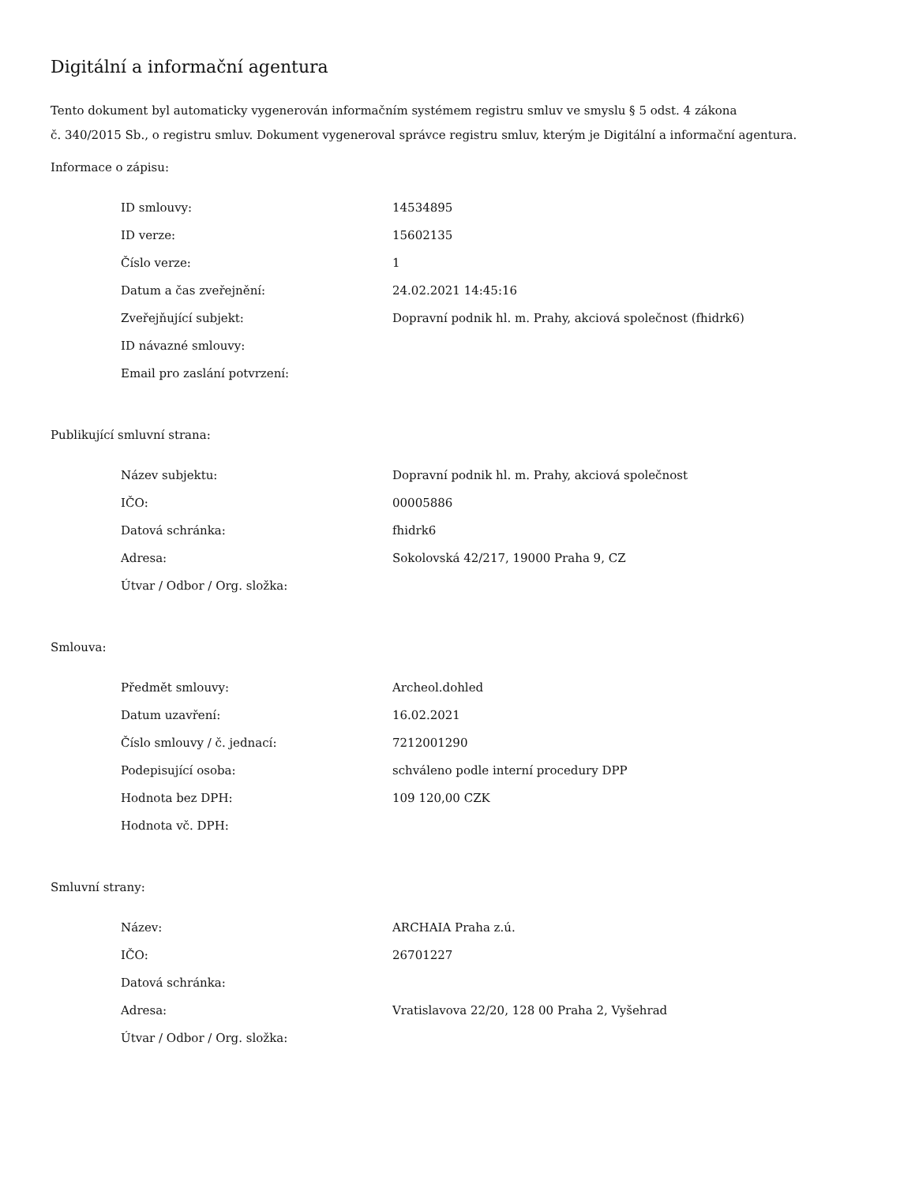Digitální a informační agentura
Tento dokument byl automaticky vygenerován informačním systémem registru smluv ve smyslu § 5 odst. 4 zákona
č. 340/2015 Sb., o registru smluv. Dokument vygeneroval správce registru smluv, kterým je Digitální a informační agentura.
Informace o zápisu:
| ID smlouvy: | 14534895 |
| ID verze: | 15602135 |
| Číslo verze: | 1 |
| Datum a čas zveřejnění: | 24.02.2021 14:45:16 |
| Zveřejňující subjekt: | Dopravní podnik hl. m. Prahy, akciová společnost (fhidrk6) |
| ID návazné smlouvy: | |
| Email pro zaslání potvrzení: | |
Publikující smluvní strana:
| Název subjektu: | Dopravní podnik hl. m. Prahy, akciová společnost |
| IČO: | 00005886 |
| Datová schránka: | fhidrk6 |
| Adresa: | Sokolovská 42/217, 19000 Praha 9, CZ |
| Útvar / Odbor / Org. složka: | |
Smlouva:
| Předmět smlouvy: | Archeol.dohled |
| Datum uzavření: | 16.02.2021 |
| Číslo smlouvy / č. jednací: | 7212001290 |
| Podepisující osoba: | schváleno podle interní procedury DPP |
| Hodnota bez DPH: | 109 120,00 CZK |
| Hodnota vč. DPH: | |
Smluvní strany:
| Název: | ARCHAIA Praha z.ú. |
| IČO: | 26701227 |
| Datová schránka: | |
| Adresa: | Vratislavova 22/20, 128 00 Praha 2, Vyšehrad |
| Útvar / Odbor / Org. složka: | |